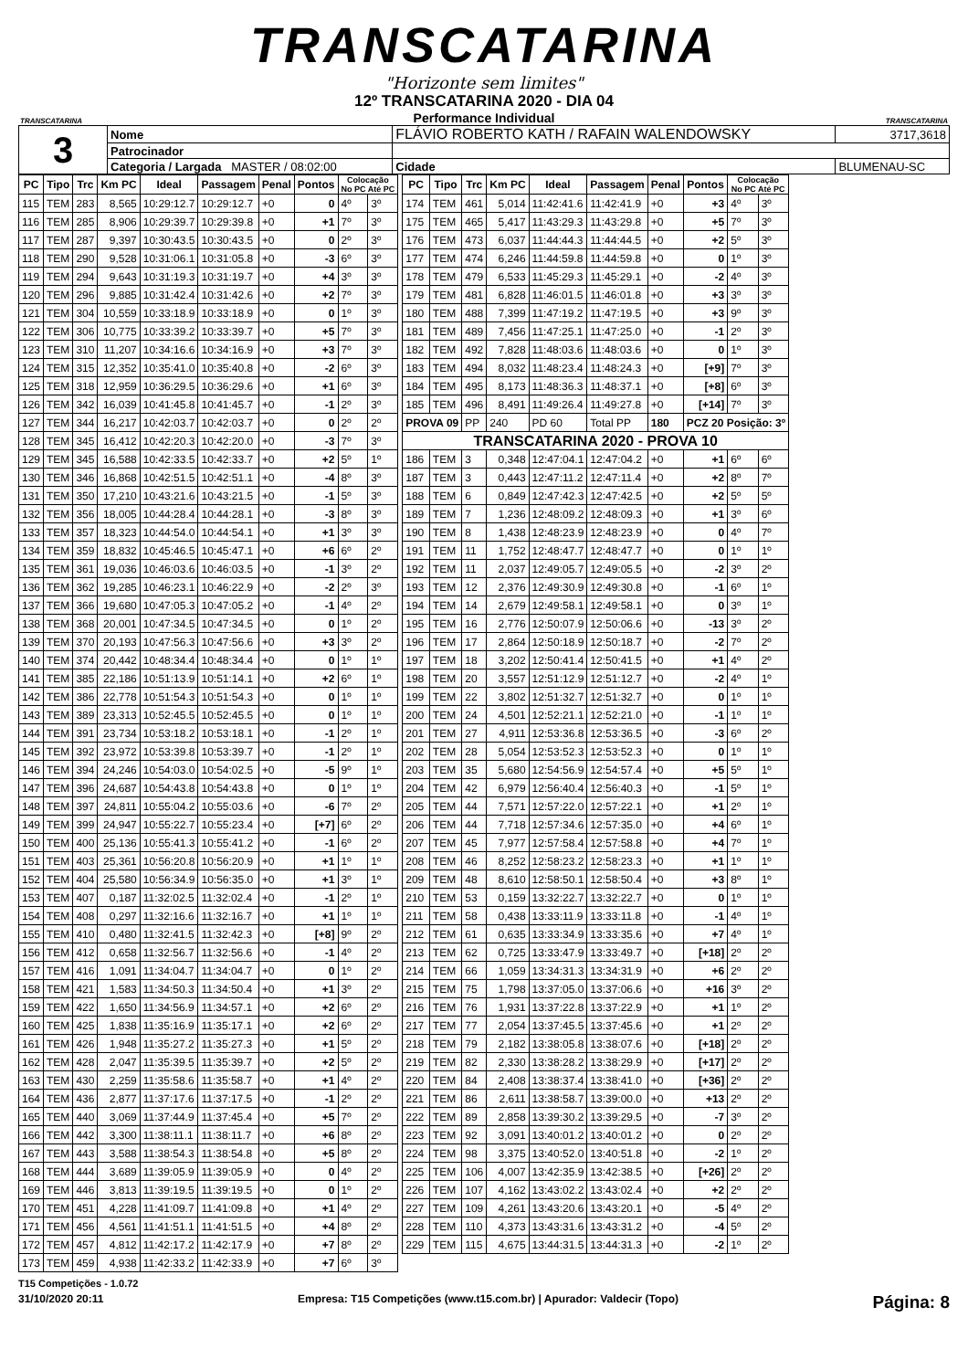TRANSCATARINA
"Horizonte sem limites"
TRANSCATARINA
12º TRANSCATARINA 2020 - DIA 04
Performance Individual
TRANSCATARINA
| 3 | Nome | FLÁVIO ROBERTO KATH / RAFAIN WALENDOWSKY | | | 3717,3618 |
| | Patrocinador | | | | |
| | Categoria / Largada MASTER / 08:02:00 | | Cidade | BLUMENAU-SC | |
| PC | Tipo | Trc | Km PC | Ideal | Passagem | Penal | Pontos | Colocação No PC Até PC | |
| --- | --- | --- | --- | --- | --- | --- | --- | --- | --- |
| 115 | TEM | 283 | 8,565 | 10:29:12.7 | 10:29:12.7 | +0 | 0 | 4º | 3º |
| 116 | TEM | 285 | 8,906 | 10:29:39.7 | 10:29:39.8 | +0 | +1 | 7º | 3º |
| 117 | TEM | 287 | 9,397 | 10:30:43.5 | 10:30:43.5 | +0 | 0 | 2º | 3º |
| 118 | TEM | 290 | 9,528 | 10:31:06.1 | 10:31:05.8 | +0 | -3 | 6º | 3º |
| 119 | TEM | 294 | 9,643 | 10:31:19.3 | 10:31:19.7 | +0 | +4 | 3º | 3º |
| 120 | TEM | 296 | 9,885 | 10:31:42.4 | 10:31:42.6 | +0 | +2 | 7º | 3º |
| 121 | TEM | 304 | 10,559 | 10:33:18.9 | 10:33:18.9 | +0 | 0 | 1º | 3º |
| 122 | TEM | 306 | 10,775 | 10:33:39.2 | 10:33:39.7 | +0 | +5 | 7º | 3º |
| 123 | TEM | 310 | 11,207 | 10:34:16.6 | 10:34:16.9 | +0 | +3 | 7º | 3º |
| 124 | TEM | 315 | 12,352 | 10:35:41.0 | 10:35:40.8 | +0 | -2 | 6º | 3º |
| 125 | TEM | 318 | 12,959 | 10:36:29.5 | 10:36:29.6 | +0 | +1 | 6º | 3º |
| 126 | TEM | 342 | 16,039 | 10:41:45.8 | 10:41:45.7 | +0 | -1 | 2º | 3º |
| 127 | TEM | 344 | 16,217 | 10:42:03.7 | 10:42:03.7 | +0 | 0 | 2º | 2º |
| 128 | TEM | 345 | 16,412 | 10:42:20.3 | 10:42:20.0 | +0 | -3 | 7º | 3º |
| 129 | TEM | 345 | 16,588 | 10:42:33.5 | 10:42:33.7 | +0 | +2 | 5º | 1º |
| 130 | TEM | 346 | 16,868 | 10:42:51.5 | 10:42:51.1 | +0 | -4 | 8º | 3º |
| 131 | TEM | 350 | 17,210 | 10:43:21.6 | 10:43:21.5 | +0 | -1 | 5º | 3º |
| 132 | TEM | 356 | 18,005 | 10:44:28.4 | 10:44:28.1 | +0 | -3 | 8º | 3º |
| 133 | TEM | 357 | 18,323 | 10:44:54.0 | 10:44:54.1 | +0 | +1 | 3º | 3º |
| 134 | TEM | 359 | 18,832 | 10:45:46.5 | 10:45:47.1 | +0 | +6 | 6º | 2º |
| 135 | TEM | 361 | 19,036 | 10:46:03.6 | 10:46:03.5 | +0 | -1 | 3º | 2º |
| 136 | TEM | 362 | 19,285 | 10:46:23.1 | 10:46:22.9 | +0 | -2 | 2º | 3º |
| 137 | TEM | 366 | 19,680 | 10:47:05.3 | 10:47:05.2 | +0 | -1 | 4º | 2º |
| 138 | TEM | 368 | 20,001 | 10:47:34.5 | 10:47:34.5 | +0 | 0 | 1º | 2º |
| 139 | TEM | 370 | 20,193 | 10:47:56.3 | 10:47:56.6 | +0 | +3 | 3º | 2º |
| 140 | TEM | 374 | 20,442 | 10:48:34.4 | 10:48:34.4 | +0 | 0 | 1º | 1º |
| 141 | TEM | 385 | 22,186 | 10:51:13.9 | 10:51:14.1 | +0 | +2 | 6º | 1º |
| 142 | TEM | 386 | 22,778 | 10:51:54.3 | 10:51:54.3 | +0 | 0 | 1º | 1º |
| 143 | TEM | 389 | 23,313 | 10:52:45.5 | 10:52:45.5 | +0 | 0 | 1º | 1º |
| 144 | TEM | 391 | 23,734 | 10:53:18.2 | 10:53:18.1 | +0 | -1 | 2º | 1º |
| 145 | TEM | 392 | 23,972 | 10:53:39.8 | 10:53:39.7 | +0 | -1 | 2º | 1º |
| 146 | TEM | 394 | 24,246 | 10:54:03.0 | 10:54:02.5 | +0 | -5 | 9º | 1º |
| 147 | TEM | 396 | 24,687 | 10:54:43.8 | 10:54:43.8 | +0 | 0 | 1º | 1º |
| 148 | TEM | 397 | 24,811 | 10:55:04.2 | 10:55:03.6 | +0 | -6 | 7º | 2º |
| 149 | TEM | 399 | 24,947 | 10:55:22.7 | 10:55:23.4 | +0 | [+7] | 6º | 2º |
| 150 | TEM | 400 | 25,136 | 10:55:41.3 | 10:55:41.2 | +0 | -1 | 6º | 2º |
| 151 | TEM | 403 | 25,361 | 10:56:20.8 | 10:56:20.9 | +0 | +1 | 1º | 1º |
| 152 | TEM | 404 | 25,580 | 10:56:34.9 | 10:56:35.0 | +0 | +1 | 3º | 1º |
| 153 | TEM | 407 | 0,187 | 11:32:02.5 | 11:32:02.4 | +0 | -1 | 2º | 1º |
| 154 | TEM | 408 | 0,297 | 11:32:16.6 | 11:32:16.7 | +0 | +1 | 1º | 1º |
| 155 | TEM | 410 | 0,480 | 11:32:41.5 | 11:32:42.3 | +0 | [+8] | 9º | 2º |
| 156 | TEM | 412 | 0,658 | 11:32:56.7 | 11:32:56.6 | +0 | -1 | 4º | 2º |
| 157 | TEM | 416 | 1,091 | 11:34:04.7 | 11:34:04.7 | +0 | 0 | 1º | 2º |
| 158 | TEM | 421 | 1,583 | 11:34:50.3 | 11:34:50.4 | +0 | +1 | 3º | 2º |
| 159 | TEM | 422 | 1,650 | 11:34:56.9 | 11:34:57.1 | +0 | +2 | 6º | 2º |
| 160 | TEM | 425 | 1,838 | 11:35:16.9 | 11:35:17.1 | +0 | +2 | 6º | 2º |
| 161 | TEM | 426 | 1,948 | 11:35:27.2 | 11:35:27.3 | +0 | +1 | 5º | 2º |
| 162 | TEM | 428 | 2,047 | 11:35:39.5 | 11:35:39.7 | +0 | +2 | 5º | 2º |
| 163 | TEM | 430 | 2,259 | 11:35:58.6 | 11:35:58.7 | +0 | +1 | 4º | 2º |
| 164 | TEM | 436 | 2,877 | 11:37:17.6 | 11:37:17.5 | +0 | -1 | 2º | 2º |
| 165 | TEM | 440 | 3,069 | 11:37:44.9 | 11:37:45.4 | +0 | +5 | 7º | 2º |
| 166 | TEM | 442 | 3,300 | 11:38:11.1 | 11:38:11.7 | +0 | +6 | 8º | 2º |
| 167 | TEM | 443 | 3,588 | 11:38:54.3 | 11:38:54.8 | +0 | +5 | 8º | 2º |
| 168 | TEM | 444 | 3,689 | 11:39:05.9 | 11:39:05.9 | +0 | 0 | 4º | 2º |
| 169 | TEM | 446 | 3,813 | 11:39:19.5 | 11:39:19.5 | +0 | 0 | 1º | 2º |
| 170 | TEM | 451 | 4,228 | 11:41:09.7 | 11:41:09.8 | +0 | +1 | 4º | 2º |
| 171 | TEM | 456 | 4,561 | 11:41:51.1 | 11:41:51.5 | +0 | +4 | 8º | 2º |
| 172 | TEM | 457 | 4,812 | 11:42:17.2 | 11:42:17.9 | +0 | +7 | 8º | 2º |
| 173 | TEM | 459 | 4,938 | 11:42:33.2 | 11:42:33.9 | +0 | +7 | 6º | 3º |
| PC | Tipo | Trc | Km PC | Ideal | Passagem | Penal | Pontos | Colocação No PC Até PC | |
| --- | --- | --- | --- | --- | --- | --- | --- | --- | --- |
| 174 | TEM | 461 | 5,014 | 11:42:41.6 | 11:42:41.9 | +0 | +3 | 4º | 3º |
| 175 | TEM | 465 | 5,417 | 11:43:29.3 | 11:43:29.8 | +0 | +5 | 7º | 3º |
| 176 | TEM | 473 | 6,037 | 11:44:44.3 | 11:44:44.5 | +0 | +2 | 5º | 3º |
| 177 | TEM | 474 | 6,246 | 11:44:59.8 | 11:44:59.8 | +0 | 0 | 1º | 3º |
| 178 | TEM | 479 | 6,533 | 11:45:29.3 | 11:45:29.1 | +0 | -2 | 4º | 3º |
| 179 | TEM | 481 | 6,828 | 11:46:01.5 | 11:46:01.8 | +0 | +3 | 3º | 3º |
| 180 | TEM | 488 | 7,399 | 11:47:19.2 | 11:47:19.5 | +0 | +3 | 9º | 3º |
| 181 | TEM | 489 | 7,456 | 11:47:25.1 | 11:47:25.0 | +0 | -1 | 2º | 3º |
| 182 | TEM | 492 | 7,828 | 11:48:03.6 | 11:48:03.6 | +0 | 0 | 1º | 3º |
| 183 | TEM | 494 | 8,032 | 11:48:23.4 | 11:48:24.3 | +0 | [+9] | 7º | 3º |
| 184 | TEM | 495 | 8,173 | 11:48:36.3 | 11:48:37.1 | +0 | [+8] | 6º | 3º |
| 185 | TEM | 496 | 8,491 | 11:49:26.4 | 11:49:27.8 | +0 | [+14] | 7º | 3º |
| PROVA 09 | | PP | 240 | PD 60 | Total PP | 180 | PCZ 20 Posição: 3º | | |
| TRANSCATARINA 2020 - PROVA 10 | | | | | | | | | |
| 186 | TEM | 3 | 0,348 | 12:47:04.1 | 12:47:04.2 | +0 | +1 | 6º | 6º |
| 187 | TEM | 3 | 0,443 | 12:47:11.2 | 12:47:11.4 | +0 | +2 | 8º | 7º |
| 188 | TEM | 6 | 0,849 | 12:47:42.3 | 12:47:42.5 | +0 | +2 | 5º | 5º |
| 189 | TEM | 7 | 1,236 | 12:48:09.2 | 12:48:09.3 | +0 | +1 | 3º | 6º |
| 190 | TEM | 8 | 1,438 | 12:48:23.9 | 12:48:23.9 | +0 | 0 | 4º | 7º |
| 191 | TEM | 11 | 1,752 | 12:48:47.7 | 12:48:47.7 | +0 | 0 | 1º | 1º |
| 192 | TEM | 11 | 2,037 | 12:49:05.7 | 12:49:05.5 | +0 | -2 | 3º | 2º |
| 193 | TEM | 12 | 2,376 | 12:49:30.9 | 12:49:30.8 | +0 | -1 | 6º | 1º |
| 194 | TEM | 14 | 2,679 | 12:49:58.1 | 12:49:58.1 | +0 | 0 | 3º | 1º |
| 195 | TEM | 16 | 2,776 | 12:50:07.9 | 12:50:06.6 | +0 | -13 | 3º | 2º |
| 196 | TEM | 17 | 2,864 | 12:50:18.9 | 12:50:18.7 | +0 | -2 | 7º | 2º |
| 197 | TEM | 18 | 3,202 | 12:50:41.4 | 12:50:41.5 | +0 | +1 | 4º | 2º |
| 198 | TEM | 20 | 3,557 | 12:51:12.9 | 12:51:12.7 | +0 | -2 | 4º | 1º |
| 199 | TEM | 22 | 3,802 | 12:51:32.7 | 12:51:32.7 | +0 | 0 | 1º | 1º |
| 200 | TEM | 24 | 4,501 | 12:52:21.1 | 12:52:21.0 | +0 | -1 | 1º | 1º |
| 201 | TEM | 27 | 4,911 | 12:53:36.8 | 12:53:36.5 | +0 | -3 | 6º | 2º |
| 202 | TEM | 28 | 5,054 | 12:53:52.3 | 12:53:52.3 | +0 | 0 | 1º | 1º |
| 203 | TEM | 35 | 5,680 | 12:54:56.9 | 12:54:57.4 | +0 | +5 | 5º | 1º |
| 204 | TEM | 42 | 6,979 | 12:56:40.4 | 12:56:40.3 | +0 | -1 | 5º | 1º |
| 205 | TEM | 44 | 7,571 | 12:57:22.0 | 12:57:22.1 | +0 | +1 | 2º | 1º |
| 206 | TEM | 44 | 7,718 | 12:57:34.6 | 12:57:35.0 | +0 | +4 | 6º | 1º |
| 207 | TEM | 45 | 7,977 | 12:57:58.4 | 12:57:58.8 | +0 | +4 | 7º | 1º |
| 208 | TEM | 46 | 8,252 | 12:58:23.2 | 12:58:23.3 | +0 | +1 | 1º | 1º |
| 209 | TEM | 48 | 8,610 | 12:58:50.1 | 12:58:50.4 | +0 | +3 | 8º | 1º |
| 210 | TEM | 53 | 0,159 | 13:32:22.7 | 13:32:22.7 | +0 | 0 | 1º | 1º |
| 211 | TEM | 58 | 0,438 | 13:33:11.9 | 13:33:11.8 | +0 | -1 | 4º | 1º |
| 212 | TEM | 61 | 0,635 | 13:33:34.9 | 13:33:35.6 | +0 | +7 | 4º | 1º |
| 213 | TEM | 62 | 0,725 | 13:33:47.9 | 13:33:49.7 | +0 | [+18] | 2º | 2º |
| 214 | TEM | 66 | 1,059 | 13:34:31.3 | 13:34:31.9 | +0 | +6 | 2º | 2º |
| 215 | TEM | 75 | 1,798 | 13:37:05.0 | 13:37:06.6 | +0 | +16 | 3º | 2º |
| 216 | TEM | 76 | 1,931 | 13:37:22.8 | 13:37:22.9 | +0 | +1 | 1º | 2º |
| 217 | TEM | 77 | 2,054 | 13:37:45.5 | 13:37:45.6 | +0 | +1 | 2º | 2º |
| 218 | TEM | 79 | 2,182 | 13:38:05.8 | 13:38:07.6 | +0 | [+18] | 2º | 2º |
| 219 | TEM | 82 | 2,330 | 13:38:28.2 | 13:38:29.9 | +0 | [+17] | 2º | 2º |
| 220 | TEM | 84 | 2,408 | 13:38:37.4 | 13:38:41.0 | +0 | [+36] | 2º | 2º |
| 221 | TEM | 86 | 2,611 | 13:38:58.7 | 13:39:00.0 | +0 | +13 | 2º | 2º |
| 222 | TEM | 89 | 2,858 | 13:39:30.2 | 13:39:29.5 | +0 | -7 | 3º | 2º |
| 223 | TEM | 92 | 3,091 | 13:40:01.2 | 13:40:01.2 | +0 | 0 | 2º | 2º |
| 224 | TEM | 98 | 3,375 | 13:40:52.0 | 13:40:51.8 | +0 | -2 | 1º | 2º |
| 225 | TEM | 106 | 4,007 | 13:42:35.9 | 13:42:38.5 | +0 | [+26] | 2º | 2º |
| 226 | TEM | 107 | 4,162 | 13:43:02.2 | 13:43:02.4 | +0 | +2 | 2º | 2º |
| 227 | TEM | 109 | 4,261 | 13:43:20.6 | 13:43:20.1 | +0 | -5 | 4º | 2º |
| 228 | TEM | 110 | 4,373 | 13:43:31.6 | 13:43:31.2 | +0 | -4 | 5º | 2º |
| 229 | TEM | 115 | 4,675 | 13:44:31.5 | 13:44:31.3 | +0 | -2 | 1º | 2º |
T15 Competições - 1.0.72
31/10/2020 20:11 Empresa: T15 Competições (www.t15.com.br) | Apurador: Valdecir (Topo) Página: 8